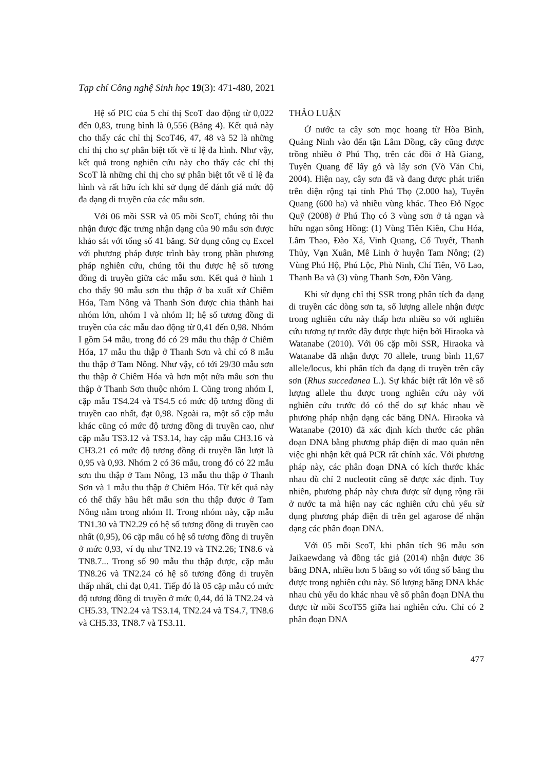Tạp chí Công nghệ Sinh học 19(3): 471-480, 2021
Hệ số PIC của 5 chỉ thị ScoT dao động từ 0,022 đến 0,83, trung bình là 0,556 (Bảng 4). Kết quả này cho thấy các chỉ thị ScoT46, 47, 48 và 52 là những chỉ thị cho sự phân biệt tốt về tỉ lệ đa hình. Như vậy, kết quả trong nghiên cứu này cho thấy các chỉ thị ScoT là những chỉ thị cho sự phân biệt tốt về tỉ lệ đa hình và rất hữu ích khi sử dụng để đánh giá mức độ đa dạng di truyền của các mẫu sơn.
Với 06 mồi SSR và 05 mồi ScoT, chúng tôi thu nhận được đặc trưng nhận dạng của 90 mẫu sơn được khảo sát với tổng số 41 băng. Sử dụng công cụ Excel với phương pháp được trình bày trong phần phương pháp nghiên cứu, chúng tôi thu được hệ số tương đồng di truyền giữa các mẫu sơn. Kết quả ở hình 1 cho thấy 90 mẫu sơn thu thập ở ba xuất xứ Chiêm Hóa, Tam Nông và Thanh Sơn được chia thành hai nhóm lớn, nhóm I và nhóm II; hệ số tương đồng di truyền của các mẫu dao động từ 0,41 đến 0,98. Nhóm I gồm 54 mẫu, trong đó có 29 mẫu thu thập ở Chiêm Hóa, 17 mẫu thu thập ở Thanh Sơn và chỉ có 8 mẫu thu thập ở Tam Nông. Như vậy, có tới 29/30 mẫu sơn thu thập ở Chiêm Hóa và hơn một nửa mẫu sơn thu thập ở Thanh Sơn thuộc nhóm I. Cũng trong nhóm I, cặp mẫu TS4.24 và TS4.5 có mức độ tương đồng di truyền cao nhất, đạt 0,98. Ngoài ra, một số cặp mẫu khác cũng có mức độ tương đồng di truyền cao, như cặp mẫu TS3.12 và TS3.14, hay cặp mẫu CH3.16 và CH3.21 có mức độ tương đồng di truyền lần lượt là 0,95 và 0,93. Nhóm 2 có 36 mẫu, trong đó có 22 mẫu sơn thu thập ở Tam Nông, 13 mẫu thu thập ở Thanh Sơn và 1 mẫu thu thập ở Chiêm Hóa. Từ kết quả này có thể thấy hầu hết mẫu sơn thu thập được ở Tam Nông nằm trong nhóm II. Trong nhóm này, cặp mẫu TN1.30 và TN2.29 có hệ số tương đồng di truyền cao nhất (0,95), 06 cặp mẫu có hệ số tương đồng di truyền ở mức 0,93, ví dụ như TN2.19 và TN2.26; TN8.6 và TN8.7... Trong số 90 mẫu thu thập được, cặp mẫu TN8.26 và TN2.24 có hệ số tương đồng di truyền thấp nhất, chỉ đạt 0,41. Tiếp đó là 05 cặp mẫu có mức độ tương đồng di truyền ở mức 0,44, đó là TN2.24 và CH5.33, TN2.24 và TS3.14, TN2.24 và TS4.7, TN8.6 và CH5.33, TN8.7 và TS3.11.
THẢO LUẬN
Ở nước ta cây sơn mọc hoang từ Hòa Bình, Quảng Ninh vào đến tận Lâm Đồng, cây cũng được trồng nhiều ở Phú Thọ, trên các đồi ở Hà Giang, Tuyên Quang để lấy gỗ và lấy sơn (Võ Văn Chi, 2004). Hiện nay, cây sơn đã và đang được phát triển trên diện rộng tại tỉnh Phú Thọ (2.000 ha), Tuyên Quang (600 ha) và nhiều vùng khác. Theo Đỗ Ngọc Quỹ (2008) ở Phú Thọ có 3 vùng sơn ở tả ngạn và hữu ngạn sông Hồng: (1) Vùng Tiên Kiên, Chu Hóa, Lâm Thao, Đào Xá, Vinh Quang, Cổ Tuyết, Thanh Thủy, Vạn Xuân, Mê Linh ở huyện Tam Nông; (2) Vùng Phú Hộ, Phú Lộc, Phù Ninh, Chí Tiên, Võ Lao, Thanh Ba và (3) vùng Thanh Sơn, Đồn Vàng.
Khi sử dụng chỉ thị SSR trong phân tích đa dạng di truyền các dòng sơn ta, số lượng allele nhận được trong nghiên cứu này thấp hơn nhiều so với nghiên cứu tương tự trước đây được thực hiện bởi Hiraoka và Watanabe (2010). Với 06 cặp mồi SSR, Hiraoka và Watanabe đã nhận được 70 allele, trung bình 11,67 allele/locus, khi phân tích đa dạng di truyền trên cây sơn (Rhus succedanea L.). Sự khác biệt rất lớn về số lượng allele thu được trong nghiên cứu này với nghiên cứu trước đó có thể do sự khác nhau về phương pháp nhận dạng các băng DNA. Hiraoka và Watanabe (2010) đã xác định kích thước các phân đoạn DNA bằng phương pháp điện di mao quản nên việc ghi nhận kết quả PCR rất chính xác. Với phương pháp này, các phân đoạn DNA có kích thước khác nhau dù chỉ 2 nucleotit cũng sẽ được xác định. Tuy nhiên, phương pháp này chưa được sử dụng rộng rãi ở nước ta mà hiện nay các nghiên cứu chủ yếu sử dụng phương pháp điện di trên gel agarose để nhận dạng các phân đoạn DNA.
Với 05 mồi ScoT, khi phân tích 96 mẫu sơn Jaikaewdang và đồng tác giả (2014) nhận được 36 băng DNA, nhiều hơn 5 băng so với tổng số băng thu được trong nghiên cứu này. Số lượng băng DNA khác nhau chủ yếu do khác nhau về số phân đoạn DNA thu được từ mồi ScoT55 giữa hai nghiên cứu. Chỉ có 2 phân đoạn DNA
477